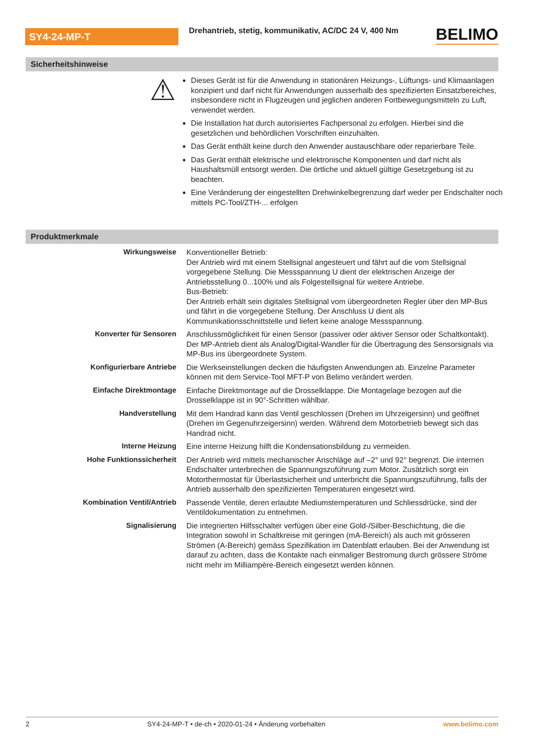SY4-24-MP-T
Drehantrieb, stetig, kommunikativ, AC/DC 24 V, 400 Nm
BELIMO
Sicherheitshinweise
⚠
Dieses Gerät ist für die Anwendung in stationären Heizungs-, Lüftungs- und Klimaanlagen konzipiert und darf nicht für Anwendungen ausserhalb des spezifizierten Einsatzbereiches, insbesondere nicht in Flugzeugen und jeglichen anderen Fortbewegungsmitteln zu Luft, verwendet werden.
Die Installation hat durch autorisiertes Fachpersonal zu erfolgen. Hierbei sind die gesetzlichen und behördlichen Vorschriften einzuhalten.
Das Gerät enthält keine durch den Anwender austauschbare oder reparierbare Teile.
Das Gerät enthält elektrische und elektronische Komponenten und darf nicht als Haushaltsmüll entsorgt werden. Die örtliche und aktuell gültige Gesetzgebung ist zu beachten.
Eine Veränderung der eingestellten Drehwinkelbegrenzung darf weder per Endschalter noch mittels PC-Tool/ZTH-... erfolgen
Produktmerkmale
| Wirkungsweise | Konventioneller Betrieb: Der Antrieb wird mit einem Stellsignal angesteuert und fährt auf die vom Stellsignal vorgegebene Stellung. Die Messspannung U dient der elektrischen Anzeige der Antriebsstellung 0...100% und als Folgestellsignal für weitere Antriebe. Bus-Betrieb: Der Antrieb erhält sein digitales Stellsignal vom übergeordneten Regler über den MP-Bus und fährt in die vorgegebene Stellung. Der Anschluss U dient als Kommunikationsschnittstelle und liefert keine analoge Messspannung. |
| Konverter für Sensoren | Anschlussmöglichkeit für einen Sensor (passiver oder aktiver Sensor oder Schaltkontakt). Der MP-Antrieb dient als Analog/Digital-Wandler für die Übertragung des Sensorsignals via MP-Bus ins übergeordnete System. |
| Konfigurierbare Antriebe | Die Werkseinstellungen decken die häufigsten Anwendungen ab. Einzelne Parameter können mit dem Service-Tool MFT-P von Belimo verändert werden. |
| Einfache Direktmontage | Einfache Direktmontage auf die Drosselklappe. Die Montagelage bezogen auf die Drosselklappe ist in 90°-Schritten wählbar. |
| Handverstellung | Mit dem Handrad kann das Ventil geschlossen (Drehen im Uhrzeigersinn) und geöffnet (Drehen im Gegenuhrzeigersinn) werden. Während dem Motorbetrieb bewegt sich das Handrad nicht. |
| Interne Heizung | Eine interne Heizung hilft die Kondensationsbildung zu vermeiden. |
| Hohe Funktionssicherheit | Der Antrieb wird mittels mechanischer Anschläge auf –2° und 92° begrenzt. Die internen Endschalter unterbrechen die Spannungszuführung zum Motor. Zusätzlich sorgt ein Motorthermostat für Überlastsicherheit und unterbricht die Spannungszuführung, falls der Antrieb ausserhalb den spezifizierten Temperaturen eingesetzt wird. |
| Kombination Ventil/Antrieb | Passende Ventile, deren erlaubte Mediumstemperaturen und Schliessdrücke, sind der Ventildokumentation zu entnehmen. |
| Signalisierung | Die integrierten Hilfsschalter verfügen über eine Gold-/Silber-Beschichtung, die die Integration sowohl in Schaltkreise mit geringen (mA-Bereich) als auch mit grösseren Strömen (A-Bereich) gemäss Spezifikation im Datenblatt erlauben. Bei der Anwendung ist darauf zu achten, dass die Kontakte nach einmaliger Bestromung durch grössere Ströme nicht mehr im Milliampère-Bereich eingesetzt werden können. |
2 SY4-24-MP-T • de-ch • 2020-01-24 • Änderung vorbehalten www.belimo.com